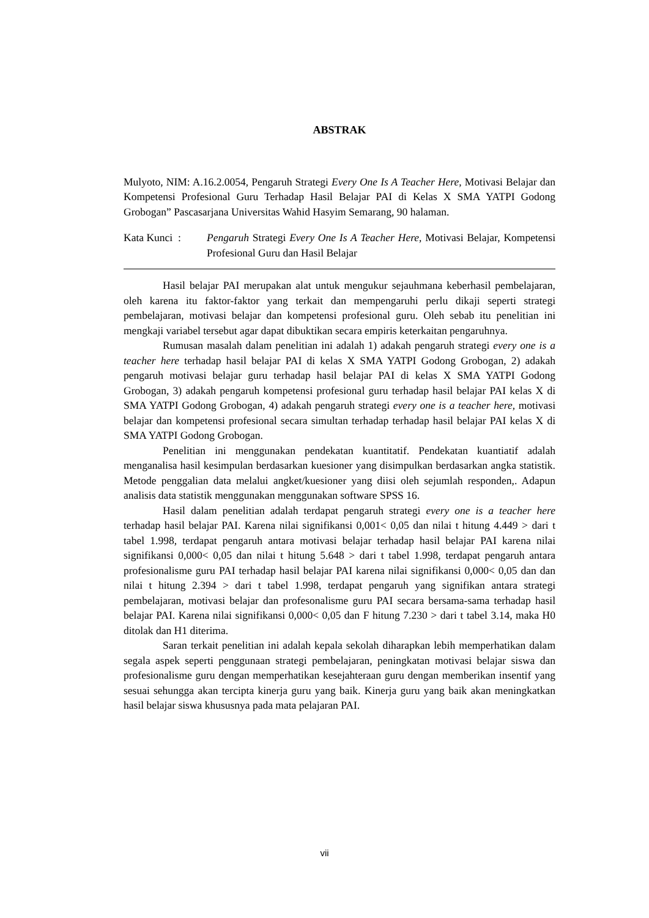ABSTRAK
Mulyoto, NIM: A.16.2.0054, Pengaruh Strategi Every One Is A Teacher Here, Motivasi Belajar dan Kompetensi Profesional Guru Terhadap Hasil Belajar PAI di Kelas X SMA YATPI Godong Grobogan” Pascasarjana Universitas Wahid Hasyim Semarang, 90 halaman.
Kata Kunci :
Pengaruh Strategi Every One Is A Teacher Here, Motivasi Belajar, Kompetensi Profesional Guru dan Hasil Belajar
Hasil belajar PAI merupakan alat untuk mengukur sejauhmana keberhasil pembelajaran, oleh karena itu faktor-faktor yang terkait dan mempengaruhi perlu dikaji seperti strategi pembelajaran, motivasi belajar dan kompetensi profesional guru. Oleh sebab itu penelitian ini mengkaji variabel tersebut agar dapat dibuktikan secara empiris keterkaitan pengaruhnya.
Rumusan masalah dalam penelitian ini adalah 1) adakah pengaruh strategi every one is a teacher here terhadap hasil belajar PAI di kelas X SMA YATPI Godong Grobogan, 2) adakah pengaruh motivasi belajar guru terhadap hasil belajar PAI di kelas X SMA YATPI Godong Grobogan, 3) adakah pengaruh kompetensi profesional guru terhadap hasil belajar PAI kelas X di SMA YATPI Godong Grobogan, 4) adakah pengaruh strategi every one is a teacher here, motivasi belajar dan kompetensi profesional secara simultan terhadap terhadap hasil belajar PAI kelas X di SMA YATPI Godong Grobogan.
Penelitian ini menggunakan pendekatan kuantitatif. Pendekatan kuantiatif adalah menganalisa hasil kesimpulan berdasarkan kuesioner yang disimpulkan berdasarkan angka statistik. Metode penggalian data melalui angket/kuesioner yang diisi oleh sejumlah responden,. Adapun analisis data statistik menggunakan menggunakan software SPSS 16.
Hasil dalam penelitian adalah terdapat pengaruh strategi every one is a teacher here terhadap hasil belajar PAI. Karena nilai signifikansi 0,001< 0,05 dan nilai t hitung 4.449 > dari t tabel 1.998, terdapat pengaruh antara motivasi belajar terhadap hasil belajar PAI karena nilai signifikansi 0,000< 0,05 dan nilai t hitung 5.648 > dari t tabel 1.998, terdapat pengaruh antara profesionalisme guru PAI terhadap hasil belajar PAI karena nilai signifikansi 0,000< 0,05 dan dan nilai t hitung 2.394 > dari t tabel 1.998, terdapat pengaruh yang signifikan antara strategi pembelajaran, motivasi belajar dan profesonalisme guru PAI secara bersama-sama terhadap hasil belajar PAI. Karena nilai signifikansi 0,000< 0,05 dan F hitung 7.230 > dari t tabel 3.14, maka H0 ditolak dan H1 diterima.
Saran terkait penelitian ini adalah kepala sekolah diharapkan lebih memperhatikan dalam segala aspek seperti penggunaan strategi pembelajaran, peningkatan motivasi belajar siswa dan profesionalisme guru dengan memperhatikan kesejahteraan guru dengan memberikan insentif yang sesuai sehungga akan tercipta kinerja guru yang baik. Kinerja guru yang baik akan meningkatkan hasil belajar siswa khususnya pada mata pelajaran PAI.
vii